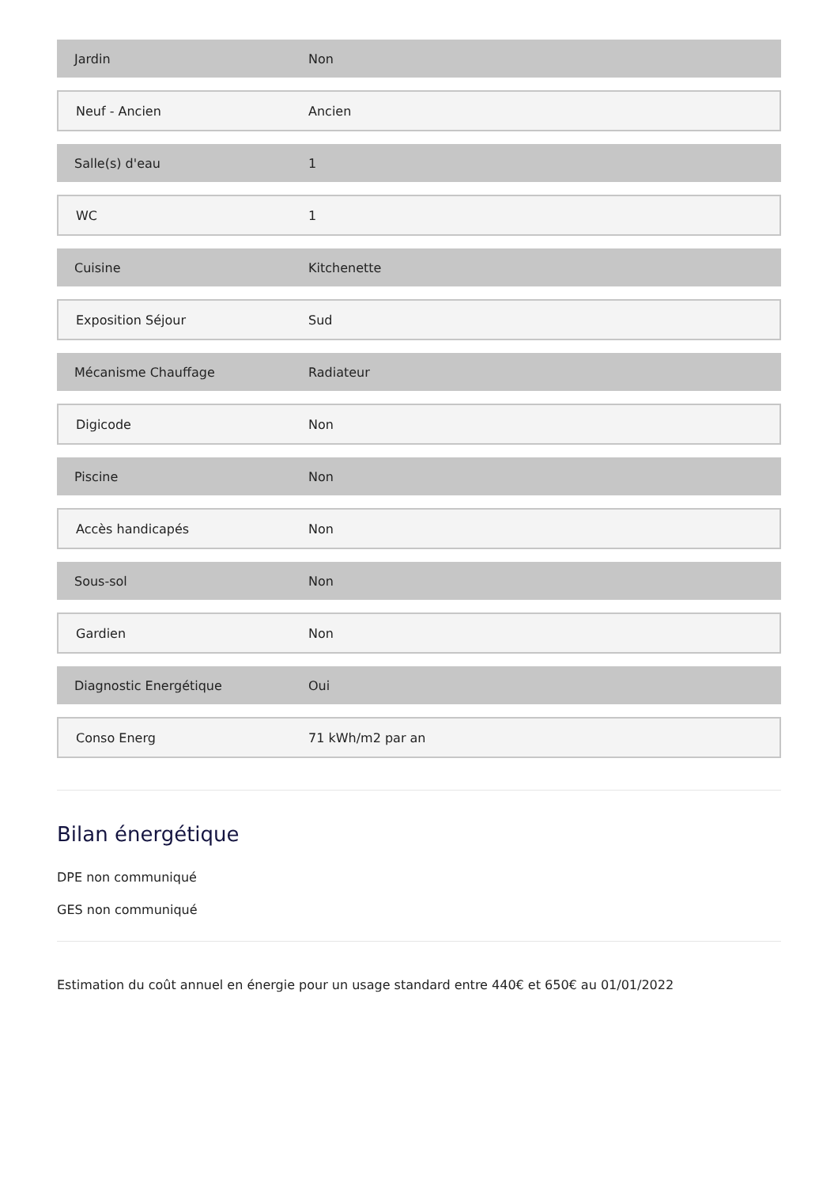| Jardin | Non |
| Neuf - Ancien | Ancien |
| Salle(s) d'eau | 1 |
| WC | 1 |
| Cuisine | Kitchenette |
| Exposition Séjour | Sud |
| Mécanisme Chauffage | Radiateur |
| Digicode | Non |
| Piscine | Non |
| Accès handicapés | Non |
| Sous-sol | Non |
| Gardien | Non |
| Diagnostic Energétique | Oui |
| Conso Energ | 71 kWh/m2 par an |
Bilan énergétique
DPE non communiqué
GES non communiqué
Estimation du coût annuel en énergie pour un usage standard entre 440€ et 650€ au 01/01/2022